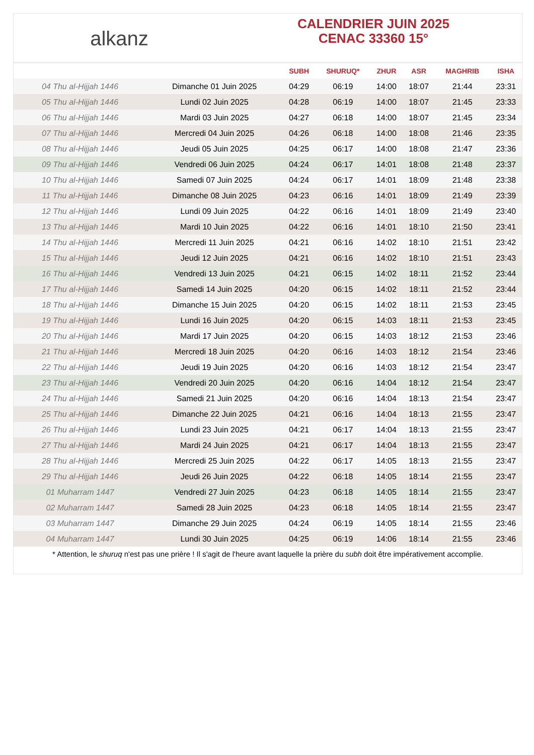alkanz
CALENDRIER JUIN 2025
CENAC 33360 15°
| | | SUBH | SHURUQ* | ZHUR | ASR | MAGHRIB | ISHA |
| --- | --- | --- | --- | --- | --- | --- | --- |
| 04 Thu al-Hijjah 1446 | Dimanche 01 Juin 2025 | 04:29 | 06:19 | 14:00 | 18:07 | 21:44 | 23:31 |
| 05 Thu al-Hijjah 1446 | Lundi 02 Juin 2025 | 04:28 | 06:19 | 14:00 | 18:07 | 21:45 | 23:33 |
| 06 Thu al-Hijjah 1446 | Mardi 03 Juin 2025 | 04:27 | 06:18 | 14:00 | 18:07 | 21:45 | 23:34 |
| 07 Thu al-Hijjah 1446 | Mercredi 04 Juin 2025 | 04:26 | 06:18 | 14:00 | 18:08 | 21:46 | 23:35 |
| 08 Thu al-Hijjah 1446 | Jeudi 05 Juin 2025 | 04:25 | 06:17 | 14:00 | 18:08 | 21:47 | 23:36 |
| 09 Thu al-Hijjah 1446 | Vendredi 06 Juin 2025 | 04:24 | 06:17 | 14:01 | 18:08 | 21:48 | 23:37 |
| 10 Thu al-Hijjah 1446 | Samedi 07 Juin 2025 | 04:24 | 06:17 | 14:01 | 18:09 | 21:48 | 23:38 |
| 11 Thu al-Hijjah 1446 | Dimanche 08 Juin 2025 | 04:23 | 06:16 | 14:01 | 18:09 | 21:49 | 23:39 |
| 12 Thu al-Hijjah 1446 | Lundi 09 Juin 2025 | 04:22 | 06:16 | 14:01 | 18:09 | 21:49 | 23:40 |
| 13 Thu al-Hijjah 1446 | Mardi 10 Juin 2025 | 04:22 | 06:16 | 14:01 | 18:10 | 21:50 | 23:41 |
| 14 Thu al-Hijjah 1446 | Mercredi 11 Juin 2025 | 04:21 | 06:16 | 14:02 | 18:10 | 21:51 | 23:42 |
| 15 Thu al-Hijjah 1446 | Jeudi 12 Juin 2025 | 04:21 | 06:16 | 14:02 | 18:10 | 21:51 | 23:43 |
| 16 Thu al-Hijjah 1446 | Vendredi 13 Juin 2025 | 04:21 | 06:15 | 14:02 | 18:11 | 21:52 | 23:44 |
| 17 Thu al-Hijjah 1446 | Samedi 14 Juin 2025 | 04:20 | 06:15 | 14:02 | 18:11 | 21:52 | 23:44 |
| 18 Thu al-Hijjah 1446 | Dimanche 15 Juin 2025 | 04:20 | 06:15 | 14:02 | 18:11 | 21:53 | 23:45 |
| 19 Thu al-Hijjah 1446 | Lundi 16 Juin 2025 | 04:20 | 06:15 | 14:03 | 18:11 | 21:53 | 23:45 |
| 20 Thu al-Hijjah 1446 | Mardi 17 Juin 2025 | 04:20 | 06:15 | 14:03 | 18:12 | 21:53 | 23:46 |
| 21 Thu al-Hijjah 1446 | Mercredi 18 Juin 2025 | 04:20 | 06:16 | 14:03 | 18:12 | 21:54 | 23:46 |
| 22 Thu al-Hijjah 1446 | Jeudi 19 Juin 2025 | 04:20 | 06:16 | 14:03 | 18:12 | 21:54 | 23:47 |
| 23 Thu al-Hijjah 1446 | Vendredi 20 Juin 2025 | 04:20 | 06:16 | 14:04 | 18:12 | 21:54 | 23:47 |
| 24 Thu al-Hijjah 1446 | Samedi 21 Juin 2025 | 04:20 | 06:16 | 14:04 | 18:13 | 21:54 | 23:47 |
| 25 Thu al-Hijjah 1446 | Dimanche 22 Juin 2025 | 04:21 | 06:16 | 14:04 | 18:13 | 21:55 | 23:47 |
| 26 Thu al-Hijjah 1446 | Lundi 23 Juin 2025 | 04:21 | 06:17 | 14:04 | 18:13 | 21:55 | 23:47 |
| 27 Thu al-Hijjah 1446 | Mardi 24 Juin 2025 | 04:21 | 06:17 | 14:04 | 18:13 | 21:55 | 23:47 |
| 28 Thu al-Hijjah 1446 | Mercredi 25 Juin 2025 | 04:22 | 06:17 | 14:05 | 18:13 | 21:55 | 23:47 |
| 29 Thu al-Hijjah 1446 | Jeudi 26 Juin 2025 | 04:22 | 06:18 | 14:05 | 18:14 | 21:55 | 23:47 |
| 01 Muharram 1447 | Vendredi 27 Juin 2025 | 04:23 | 06:18 | 14:05 | 18:14 | 21:55 | 23:47 |
| 02 Muharram 1447 | Samedi 28 Juin 2025 | 04:23 | 06:18 | 14:05 | 18:14 | 21:55 | 23:47 |
| 03 Muharram 1447 | Dimanche 29 Juin 2025 | 04:24 | 06:19 | 14:05 | 18:14 | 21:55 | 23:46 |
| 04 Muharram 1447 | Lundi 30 Juin 2025 | 04:25 | 06:19 | 14:06 | 18:14 | 21:55 | 23:46 |
* Attention, le shuruq n'est pas une prière ! Il s'agit de l'heure avant laquelle la prière du subh doit être impérativement accomplie.